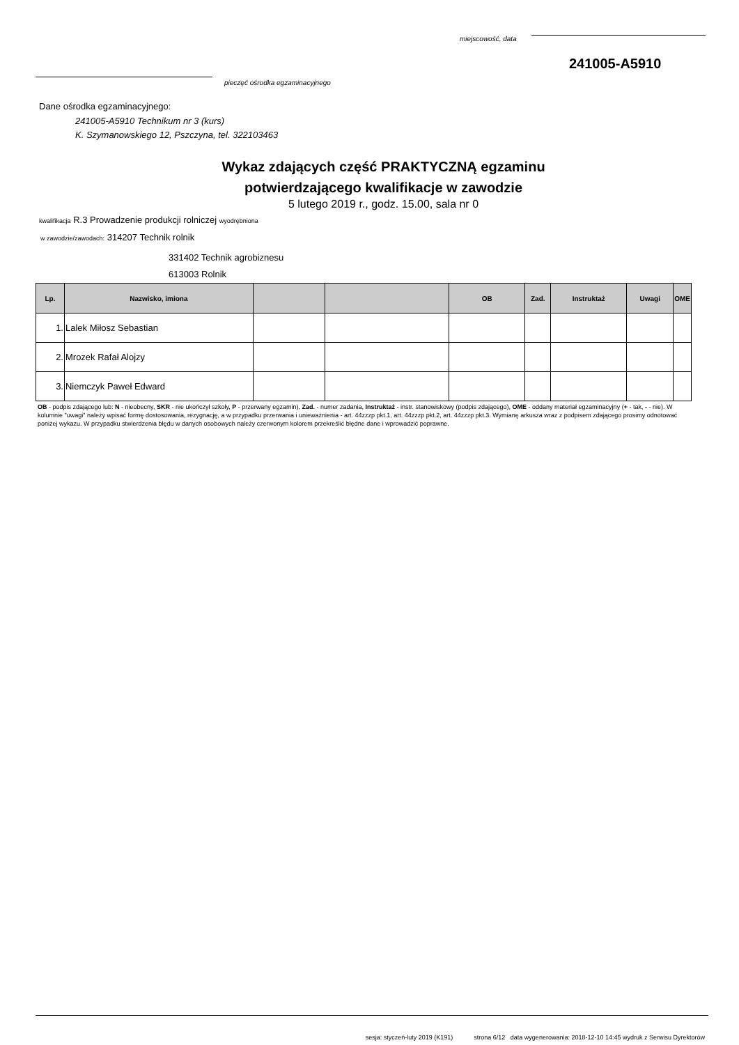miejscowość, data
241005-A5910
pieczęć ośrodka egzaminacyjnego
Dane ośrodka egzaminacyjnego:
241005-A5910 Technikum nr 3 (kurs)
K. Szymanowskiego 12, Pszczyna, tel. 322103463
Wykaz zdających część PRAKTYCZNĄ egzaminu
potwierdzającego kwalifikacje w zawodzie
5 lutego 2019 r., godz. 15.00, sala nr 0
kwalifikacja R.3 Prowadzenie produkcji rolniczej wyodrębniona
w zawodzie/zawodach: 314207 Technik rolnik
331402 Technik agrobiznesu
613003 Rolnik
| Lp. | Nazwisko, imiona | | | OB | Zad. | Instruktaż | Uwagi | OME |
| --- | --- | --- | --- | --- | --- | --- | --- | --- |
| 1. | Lalek Miłosz Sebastian | | | | | | | |
| 2. | Mrozek Rafał Alojzy | | | | | | | |
| 3. | Niemczyk Paweł Edward | | | | | | | |
OB - podpis zdającego lub: N - nieobecny, SKR - nie ukończył szkoły, P - przerwany egzamin), Zad. - numer zadania, Instruktaż - instr. stanowiskowy (podpis zdającego), OME - oddany materiał egzaminacyjny (+ - tak, - - nie). W kolumnie "uwagi" należy wpisać formę dostosowania, rezygnację, a w przypadku przerwania i unieważnienia - art. 44zzzp pkt.1, art. 44zzzp pkt.2, art. 44zzzp pkt.3. Wymianę arkusza wraz z podpisem zdającego prosimy odnotować poniżej wykazu. W przypadku stwierdzenia błędu w danych osobowych należy czerwonym kolorem przekreślić błędne dane i wprowadzić poprawne.
sesja: styczeń-luty 2019 (K191) strona 6/12 data wygenerowania: 2018-12-10 14:45 wydruk z Serwisu Dyrektorów